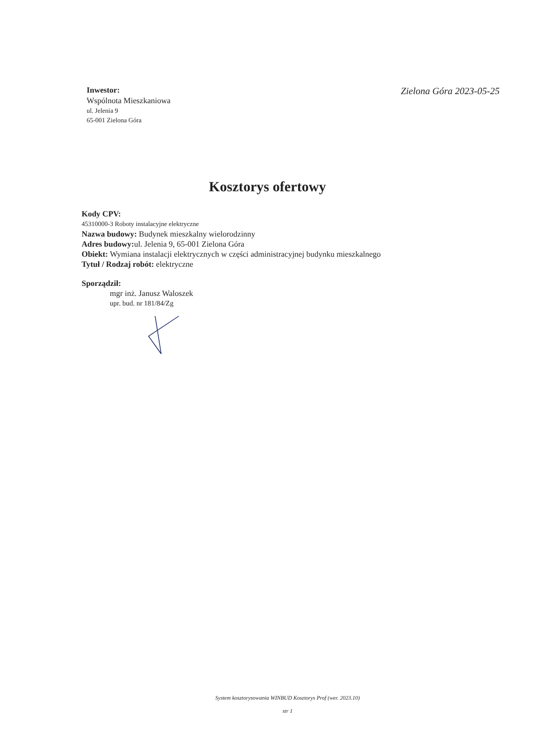Inwestor:
Wspólnota Mieszkaniowa
ul. Jelenia 9
65-001 Zielona Góra
Zielona Góra 2023-05-25
Kosztorys ofertowy
Kody CPV:
45310000-3 Roboty instalacyjne elektryczne
Nazwa budowy: Budynek mieszkalny wielorodzinny
Adres budowy: ul. Jelenia 9, 65-001 Zielona Góra
Obiekt: Wymiana instalacji elektrycznych w części administracyjnej budynku mieszkalnego
Tytuł / Rodzaj robót: elektryczne
Sporządził:
mgr inż. Janusz Waloszek
upr. bud. nr 181/84/Zg
System kosztorysowania WINBUD Kosztorys Prof (wer. 2023.10)
str 1